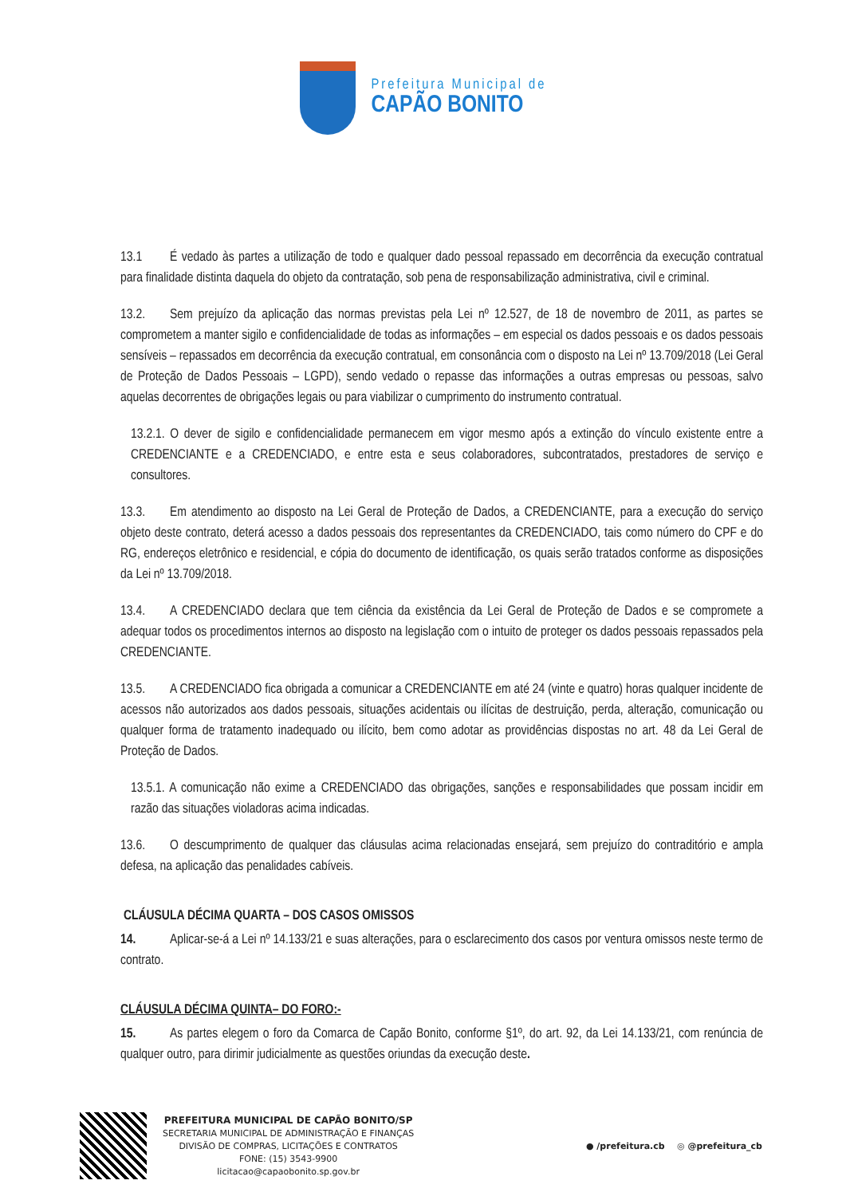Prefeitura Municipal de
CAPÃO BONITO
13.1 É vedado às partes a utilização de todo e qualquer dado pessoal repassado em decorrência da execução contratual para finalidade distinta daquela do objeto da contratação, sob pena de responsabilização administrativa, civil e criminal.
13.2. Sem prejuízo da aplicação das normas previstas pela Lei nº 12.527, de 18 de novembro de 2011, as partes se comprometem a manter sigilo e confidencialidade de todas as informações – em especial os dados pessoais e os dados pessoais sensíveis – repassados em decorrência da execução contratual, em consonância com o disposto na Lei nº 13.709/2018 (Lei Geral de Proteção de Dados Pessoais – LGPD), sendo vedado o repasse das informações a outras empresas ou pessoas, salvo aquelas decorrentes de obrigações legais ou para viabilizar o cumprimento do instrumento contratual.
13.2.1. O dever de sigilo e confidencialidade permanecem em vigor mesmo após a extinção do vínculo existente entre a CREDENCIANTE e a CREDENCIADO, e entre esta e seus colaboradores, subcontratados, prestadores de serviço e consultores.
13.3. Em atendimento ao disposto na Lei Geral de Proteção de Dados, a CREDENCIANTE, para a execução do serviço objeto deste contrato, deterá acesso a dados pessoais dos representantes da CREDENCIADO, tais como número do CPF e do RG, endereços eletrônico e residencial, e cópia do documento de identificação, os quais serão tratados conforme as disposições da Lei nº 13.709/2018.
13.4. A CREDENCIADO declara que tem ciência da existência da Lei Geral de Proteção de Dados e se compromete a adequar todos os procedimentos internos ao disposto na legislação com o intuito de proteger os dados pessoais repassados pela CREDENCIANTE.
13.5. A CREDENCIADO fica obrigada a comunicar a CREDENCIANTE em até 24 (vinte e quatro) horas qualquer incidente de acessos não autorizados aos dados pessoais, situações acidentais ou ilícitas de destruição, perda, alteração, comunicação ou qualquer forma de tratamento inadequado ou ilícito, bem como adotar as providências dispostas no art. 48 da Lei Geral de Proteção de Dados.
13.5.1. A comunicação não exime a CREDENCIADO das obrigações, sanções e responsabilidades que possam incidir em razão das situações violadoras acima indicadas.
13.6. O descumprimento de qualquer das cláusulas acima relacionadas ensejará, sem prejuízo do contraditório e ampla defesa, na aplicação das penalidades cabíveis.
CLÁUSULA DÉCIMA QUARTA – DOS CASOS OMISSOS
14. Aplicar-se-á a Lei nº 14.133/21 e suas alterações, para o esclarecimento dos casos por ventura omissos neste termo de contrato.
CLÁUSULA DÉCIMA QUINTA– DO FORO:-
15. As partes elegem o foro da Comarca de Capão Bonito, conforme §1º, do art. 92, da Lei 14.133/21, com renúncia de qualquer outro, para dirimir judicialmente as questões oriundas da execução deste.
PREFEITURA MUNICIPAL DE CAPÃO BONITO/SP
SECRETARIA MUNICIPAL DE ADMINISTRAÇÃO E FINANÇAS
DIVISÃO DE COMPRAS, LICITAÇÕES E CONTRATOS
FONE: (15) 3543-9900
licitacao@capaobonito.sp.gov.br
● /prefeitura.cb ◎ @prefeitura_cb